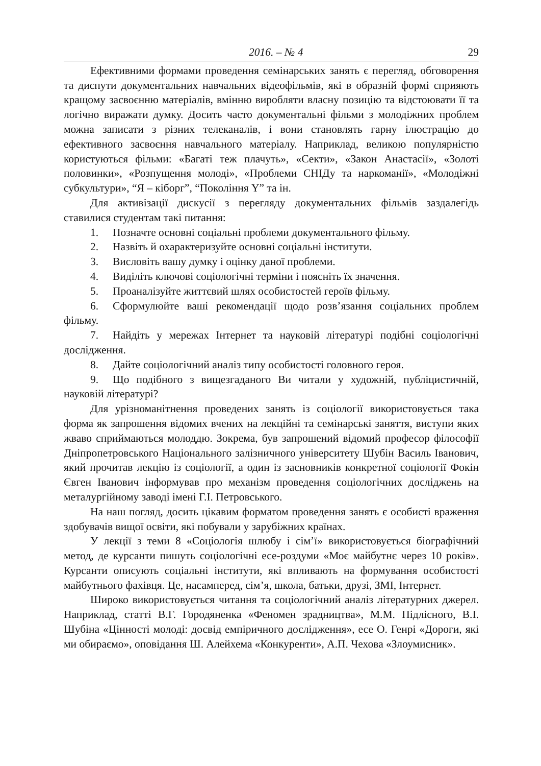2016. – № 4 29
Ефективними формами проведення семінарських занять є перегляд, обговорення та диспути документальних навчальних відеофільмів, які в образній формі сприяють кращому засвоєнню матеріалів, вмінню виробляти власну позицію та відстоювати її та логічно виражати думку. Досить часто документальні фільми з молодіжних проблем можна записати з різних телеканалів, і вони становлять гарну ілюстрацію до ефективного засвоєння навчального матеріалу. Наприклад, великою популярністю користуються фільми: «Багаті теж плачуть», «Секти», «Закон Анастасії», «Золоті половинки», «Розпущення молоді», «Проблеми СНІДу та наркоманії», «Молодіжні субкультури», “Я – кіборг”, “Покоління Y” та ін.
Для активізації дискусії з перегляду документальних фільмів заздалегідь ставилися студентам такі питання:
1. Позначте основні соціальні проблеми документального фільму.
2. Назвіть й охарактеризуйте основні соціальні інститути.
3. Висловіть вашу думку і оцінку даної проблеми.
4. Виділіть ключові соціологічні терміни і поясніть їх значення.
5. Проаналізуйте життєвий шлях особистостей героїв фільму.
6. Сформулюйте ваші рекомендації щодо розв’язання соціальних проблем фільму.
7. Найдіть у мережах Інтернет та науковій літературі подібні соціологічні дослідження.
8. Дайте соціологічний аналіз типу особистості головного героя.
9. Що подібного з вищезгаданого Ви читали у художній, публіцистичній, науковій літературі?
Для урізноманітнення проведених занять із соціології використовується така форма як запрошення відомих вчених на лекційні та семінарські заняття, виступи яких жваво сприймаються молоддю. Зокрема, був запрошений відомий професор філософії Дніпропетровського Національного залізничного університету Шубін Василь Іванович, який прочитав лекцію із соціології, а один із засновників конкретної соціології Фокін Євген Іванович інформував про механізм проведення соціологічних досліджень на металургійному заводі імені Г.І. Петровського.
На наш погляд, досить цікавим форматом проведення занять є особисті враження здобувачів вищої освіти, які побували у зарубіжних країнах.
У лекції з теми 8 «Соціологія шлюбу і сім’ї» використовується біографічний метод, де курсанти пишуть соціологічні есе-роздуми «Моє майбутнє через 10 років». Курсанти описують соціальні інститути, які впливають на формування особистості майбутнього фахівця. Це, насамперед, сім’я, школа, батьки, друзі, ЗМІ, Інтернет.
Широко використовується читання та соціологічний аналіз літературних джерел. Наприклад, статті В.Г. Городяненка «Феномен зрадництва», М.М. Підлісного, В.І. Шубіна «Цінності молоді: досвід емпіричного дослідження», есе О. Генрі «Дороги, які ми обираємо», оповідання Ш. Алейхема «Конкуренти», А.П. Чехова «Злоумисник».